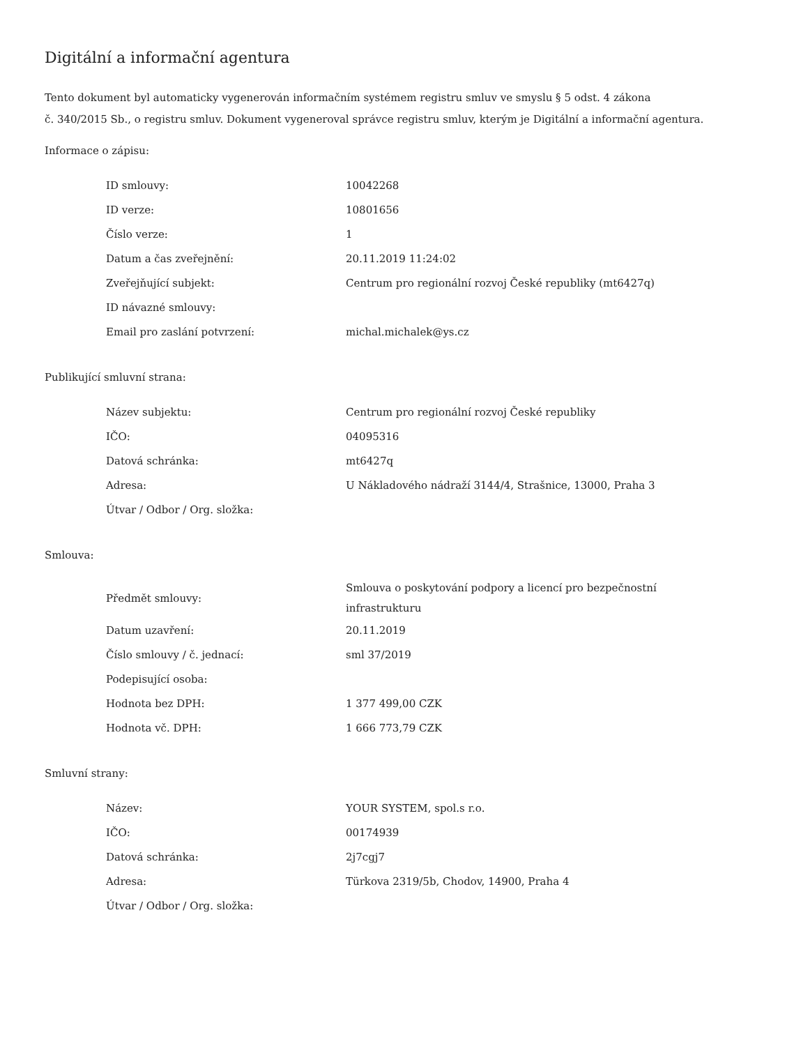Digitální a informační agentura
Tento dokument byl automaticky vygenerován informačním systémem registru smluv ve smyslu § 5 odst. 4 zákona
č. 340/2015 Sb., o registru smluv. Dokument vygeneroval správce registru smluv, kterým je Digitální a informační agentura.
Informace o zápisu:
| ID smlouvy: | 10042268 |
| ID verze: | 10801656 |
| Číslo verze: | 1 |
| Datum a čas zveřejnění: | 20.11.2019 11:24:02 |
| Zveřejňující subjekt: | Centrum pro regionální rozvoj České republiky (mt6427q) |
| ID návazné smlouvy: | |
| Email pro zaslání potvrzení: | michal.michalek@ys.cz |
Publikující smluvní strana:
| Název subjektu: | Centrum pro regionální rozvoj České republiky |
| IČO: | 04095316 |
| Datová schránka: | mt6427q |
| Adresa: | U Nákladového nádraží 3144/4, Strašnice, 13000, Praha 3 |
| Útvar / Odbor / Org. složka: | |
Smlouva:
| Předmět smlouvy: | Smlouva o poskytování podpory a licencí pro bezpečnostní infrastrukturu |
| Datum uzavření: | 20.11.2019 |
| Číslo smlouvy / č. jednací: | sml 37/2019 |
| Podepisující osoba: | |
| Hodnota bez DPH: | 1 377 499,00 CZK |
| Hodnota vč. DPH: | 1 666 773,79 CZK |
Smluvní strany:
| Název: | YOUR SYSTEM, spol.s r.o. |
| IČO: | 00174939 |
| Datová schránka: | 2j7cgj7 |
| Adresa: | Türkova 2319/5b, Chodov, 14900, Praha 4 |
| Útvar / Odbor / Org. složka: | |